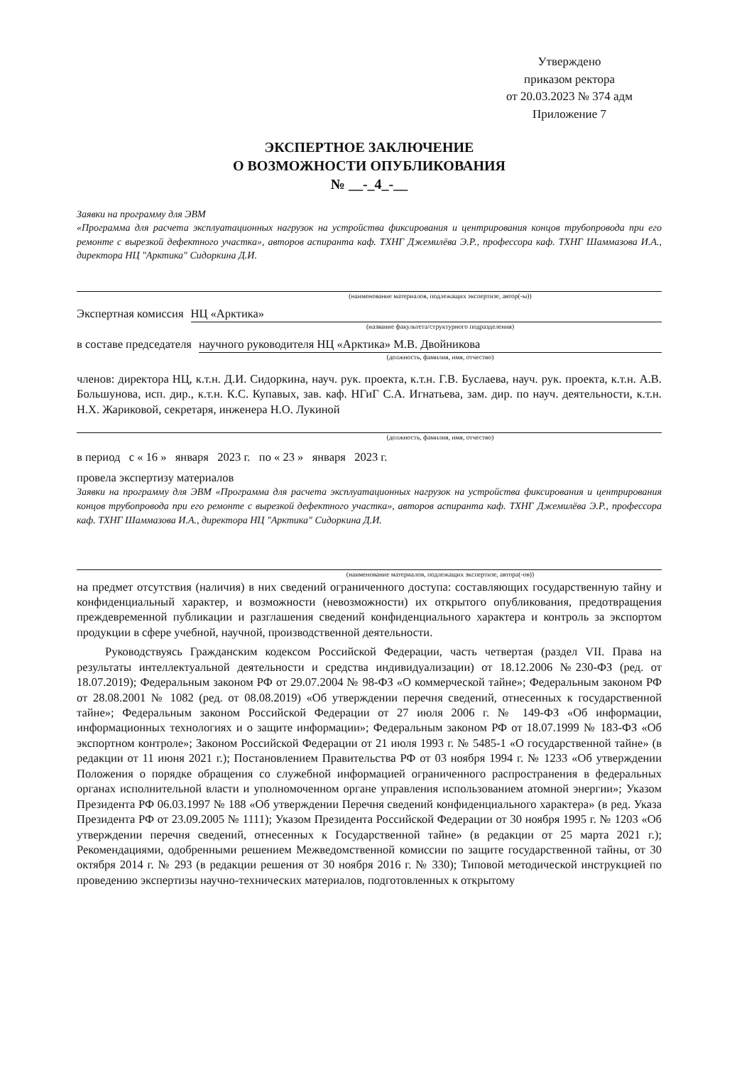Утверждено
приказом ректора
от 20.03.2023 № 374 адм
Приложение 7
ЭКСПЕРТНОЕ ЗАКЛЮЧЕНИЕ
О ВОЗМОЖНОСТИ ОПУБЛИКОВАНИЯ
№ __-_4_-__
Заявки на программу для ЭВМ
«Программа для расчета эксплуатационных нагрузок на устройства фиксирования и центрирования концов трубопровода при его ремонте с вырезкой дефектного участка», авторов аспиранта каф. ТХНГ Джемилёва Э.Р., профессора каф. ТХНГ Шаммазова И.А., директора НЦ "Арктика" Сидоркина Д.И.
(наименование материалов, подлежащих экспертизе, автор(-ы))
Экспертная комиссия НЦ «Арктика»
(название факультета/структурного подразделения)
в составе председателя научного руководителя НЦ «Арктика» М.В. Двойникова
(должность, фамилия, имя, отчество)
членов: директора НЦ, к.т.н. Д.И. Сидоркина, науч. рук. проекта, к.т.н. Г.В. Буслаева, науч. рук. проекта, к.т.н. А.В. Большунова, исп. дир., к.т.н. К.С. Купавых, зав. каф. НГиГ С.А. Игнатьева, зам. дир. по науч. деятельности, к.т.н. Н.Х. Жариковой, секретаря, инженера Н.О. Лукиной
(должность, фамилия, имя, отчество)
в период с « 16 » января 2023 г. по « 23 » января 2023 г.
провела экспертизу материалов
Заявки на программу для ЭВМ «Программа для расчета эксплуатационных нагрузок на устройства фиксирования и центрирования концов трубопровода при его ремонте с вырезкой дефектного участка», авторов аспиранта каф. ТХНГ Джемилёва Э.Р., профессора каф. ТХНГ Шаммазова И.А., директора НЦ "Арктика" Сидоркина Д.И.
(наименование материалов, подлежащих экспертизе, автора(-ов))
на предмет отсутствия (наличия) в них сведений ограниченного доступа: составляющих государственную тайну и конфиденциальный характер, и возможности (невозможности) их открытого опубликования, предотвращения преждевременной публикации и разглашения сведений конфиденциального характера и контроль за экспортом продукции в сфере учебной, научной, производственной деятельности.
Руководствуясь Гражданским кодексом Российской Федерации, часть четвертая (раздел VII. Права на результаты интеллектуальной деятельности и средства индивидуализации) от 18.12.2006 №230-ФЗ (ред. от 18.07.2019); Федеральным законом РФ от 29.07.2004 № 98-ФЗ «О коммерческой тайне»; Федеральным законом РФ от 28.08.2001 № 1082 (ред. от 08.08.2019) «Об утверждении перечня сведений, отнесенных к государственной тайне»; Федеральным законом Российской Федерации от 27 июля 2006 г. № 149-ФЗ «Об информации, информационных технологиях и о защите информации»; Федеральным законом РФ от 18.07.1999 № 183-ФЗ «Об экспортном контроле»; Законом Российской Федерации от 21 июля 1993 г. № 5485-1 «О государственной тайне» (в редакции от 11 июня 2021 г.); Постановлением Правительства РФ от 03 ноября 1994 г. № 1233 «Об утверждении Положения о порядке обращения со служебной информацией ограниченного распространения в федеральных органах исполнительной власти и уполномоченном органе управления использованием атомной энергии»; Указом Президента РФ 06.03.1997 № 188 «Об утверждении Перечня сведений конфиденциального характера» (в ред. Указа Президента РФ от 23.09.2005 № 1111); Указом Президента Российской Федерации от 30 ноября 1995 г. № 1203 «Об утверждении перечня сведений, отнесенных к Государственной тайне» (в редакции от 25 марта 2021 г.); Рекомендациями, одобренными решением Межведомственной комиссии по защите государственной тайны, от 30 октября 2014 г. № 293 (в редакции решения от 30 ноября 2016 г. № 330); Типовой методической инструкцией по проведению экспертизы научно-технических материалов, подготовленных к открытому